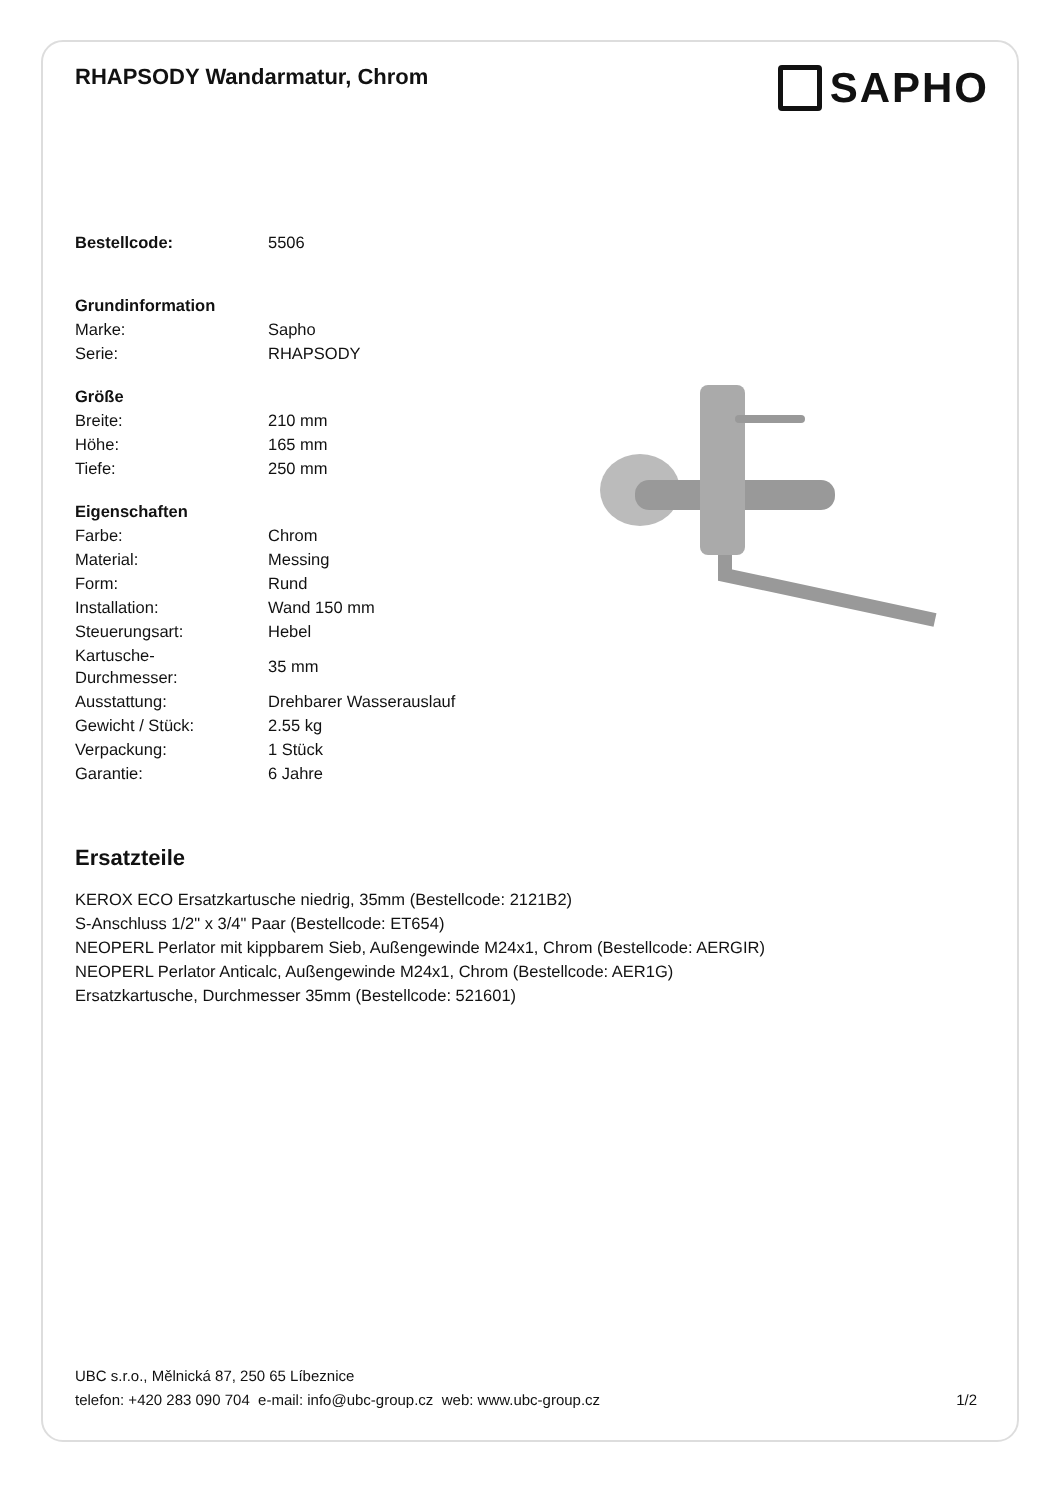RHAPSODY Wandarmatur, Chrom
SAPHO
| Bestellcode: | 5506 |
| Grundinformation | |
| Marke: | Sapho |
| Serie: | RHAPSODY |
| Größe | |
| Breite: | 210 mm |
| Höhe: | 165 mm |
| Tiefe: | 250 mm |
| Eigenschaften | |
| Farbe: | Chrom |
| Material: | Messing |
| Form: | Rund |
| Installation: | Wand 150 mm |
| Steuerungsart: | Hebel |
| Kartusche- Durchmesser: | 35 mm |
| Ausstattung: | Drehbarer Wasserauslauf |
| Gewicht / Stück: | 2.55 kg |
| Verpackung: | 1 Stück |
| Garantie: | 6 Jahre |
Ersatzteile
KEROX ECO Ersatzkartusche niedrig, 35mm (Bestellcode: 2121B2)
S-Anschluss 1/2" x 3/4" Paar (Bestellcode: ET654)
NEOPERL Perlator mit kippbarem Sieb, Außengewinde M24x1, Chrom (Bestellcode: AERGIR)
NEOPERL Perlator Anticalc, Außengewinde M24x1, Chrom (Bestellcode: AER1G)
Ersatzkartusche, Durchmesser 35mm (Bestellcode: 521601)
UBC s.r.o., Mělnická 87, 250 65 Líbeznice
telefon: +420 283 090 704 e-mail: info@ubc-group.cz web: www.ubc-group.cz 1/2